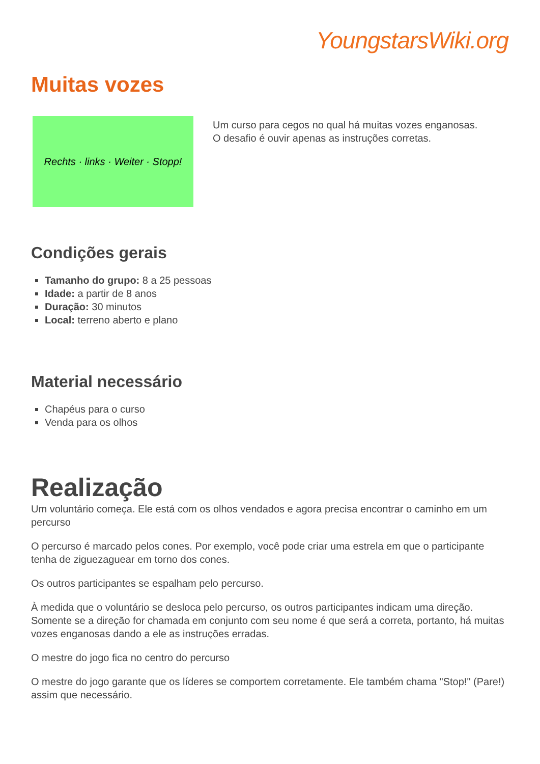YoungstarsWiki.org
Muitas vozes
Rechts · links · Weiter · Stopp!
Um curso para cegos no qual há muitas vozes enganosas.
O desafio é ouvir apenas as instruções corretas.
Condições gerais
Tamanho do grupo: 8 a 25 pessoas
Idade: a partir de 8 anos
Duração: 30 minutos
Local: terreno aberto e plano
Material necessário
Chapéus para o curso
Venda para os olhos
Realização
Um voluntário começa. Ele está com os olhos vendados e agora precisa encontrar o caminho em um percurso
O percurso é marcado pelos cones. Por exemplo, você pode criar uma estrela em que o participante tenha de ziguezaguear em torno dos cones.
Os outros participantes se espalham pelo percurso.
À medida que o voluntário se desloca pelo percurso, os outros participantes indicam uma direção. Somente se a direção for chamada em conjunto com seu nome é que será a correta, portanto, há muitas vozes enganosas dando a ele as instruções erradas.
O mestre do jogo fica no centro do percurso
O mestre do jogo garante que os líderes se comportem corretamente. Ele também chama "Stop!" (Pare!) assim que necessário.